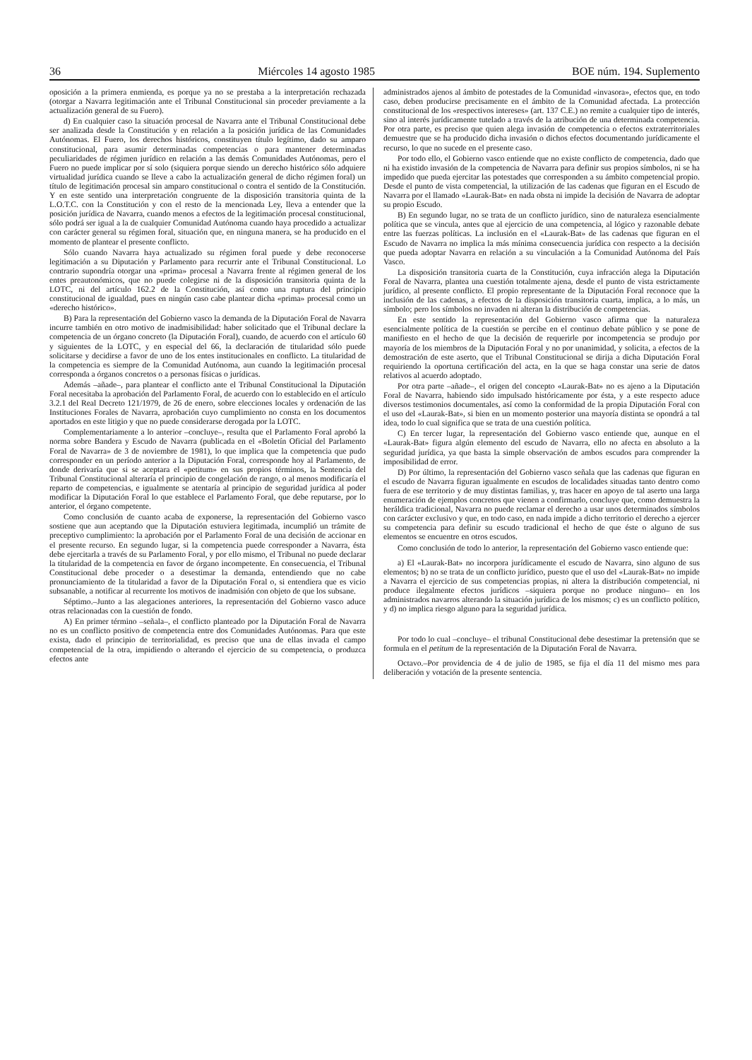36 Miércoles 14 agosto 1985 BOE núm. 194. Suplemento
oposición a la primera enmienda, es porque ya no se prestaba a la interpretación rechazada (otorgar a Navarra legitimación ante el Tribunal Constitucional sin proceder previamente a la actualización general de su Fuero).
d) En cualquier caso la situación procesal de Navarra ante el Tribunal Constitucional debe ser analizada desde la Constitución y en relación a la posición jurídica de las Comunidades Autónomas. El Fuero, los derechos históricos, constituyen título legítimo, dado su amparo constitucional, para asumir determinadas competencias o para mantener determinadas peculiaridades de régimen jurídico en relación a las demás Comunidades Autónomas, pero el Fuero no puede implicar por sí solo (siquiera porque siendo un derecho histórico sólo adquiere virtualidad jurídica cuando se lleve a cabo la actualización general de dicho régimen foral) un título de legitimación procesal sin amparo constitucional o contra el sentido de la Constitución. Y en este sentido una interpretación congruente de la disposición transitoria quinta de la L.O.T.C. con la Constitución y con el resto de la mencionada Ley, lleva a entender que la posición jurídica de Navarra, cuando menos a efectos de la legitimación procesal constitucional, sólo podrá ser igual a la de cualquier Comunidad Autónoma cuando haya procedido a actualizar con carácter general su régimen foral, situación que, en ninguna manera, se ha producido en el momento de plantear el presente conflicto.
Sólo cuando Navarra haya actualizado su régimen foral puede y debe reconocerse legitimación a su Diputación y Parlamento para recurrir ante el Tribunal Constitucional. Lo contrario supondría otorgar una «prima» procesal a Navarra frente al régimen general de los entes preautonómicos, que no puede colegirse ni de la disposición transitoria quinta de la LOTC, ni del artículo 162.2 de la Constitución, así como una ruptura del principio constitucional de igualdad, pues en ningún caso cabe plantear dicha «prima» procesal como un «derecho histórico».
B) Para la representación del Gobierno vasco la demanda de la Diputación Foral de Navarra incurre también en otro motivo de inadmisibilidad: haber solicitado que el Tribunal declare la competencia de un órgano concreto (la Diputación Foral), cuando, de acuerdo con el artículo 60 y siguientes de la LOTC, y en especial del 66, la declaración de titularidad sólo puede solicitarse y decidirse a favor de uno de los entes institucionales en conflicto. La titularidad de la competencia es siempre de la Comunidad Autónoma, aun cuando la legitimación procesal corresponda a órganos concretos o a personas físicas o jurídicas.
Además –añade–, para plantear el conflicto ante el Tribunal Constitucional la Diputación Foral necesitaba la aprobación del Parlamento Foral, de acuerdo con lo establecido en el artículo 3.2.1 del Real Decreto 121/1979, de 26 de enero, sobre elecciones locales y ordenación de las Instituciones Forales de Navarra, aprobación cuyo cumplimiento no consta en los documentos aportados en este litigio y que no puede considerarse derogada por la LOTC.
Complementariamente a lo anterior –concluye–, resulta que el Parlamento Foral aprobó la norma sobre Bandera y Escudo de Navarra (publicada en el «Boletín Oficial del Parlamento Foral de Navarra» de 3 de noviembre de 1981), lo que implica que la competencia que pudo corresponder en un período anterior a la Diputación Foral, corresponde hoy al Parlamento, de donde derivaría que si se aceptara el «petitum» en sus propios términos, la Sentencia del Tribunal Constitucional alteraría el principio de congelación de rango, o al menos modificaría el reparto de competencias, e igualmente se atentaría al principio de seguridad jurídica al poder modificar la Diputación Foral lo que establece el Parlamento Foral, que debe reputarse, por lo anterior, el órgano competente.
Como conclusión de cuanto acaba de exponerse, la representación del Gobierno vasco sostiene que aun aceptando que la Diputación estuviera legitimada, incumplió un trámite de preceptivo cumplimiento: la aprobación por el Parlamento Foral de una decisión de accionar en el presente recurso. En segundo lugar, si la competencia puede corresponder a Navarra, ésta debe ejercitarla a través de su Parlamento Foral, y por ello mismo, el Tribunal no puede declarar la titularidad de la competencia en favor de órgano incompetente. En consecuencia, el Tribunal Constitucional debe proceder o a desestimar la demanda, entendiendo que no cabe pronunciamiento de la titularidad a favor de la Diputación Foral o, si entendiera que es vicio subsanable, a notificar al recurrente los motivos de inadmisión con objeto de que los subsane.
Séptimo.–Junto a las alegaciones anteriores, la representación del Gobierno vasco aduce otras relacionadas con la cuestión de fondo.
A) En primer término –señala–, el conflicto planteado por la Diputación Foral de Navarra no es un conflicto positivo de competencia entre dos Comunidades Autónomas. Para que este exista, dado el principio de territorialidad, es preciso que una de ellas invada el campo competencial de la otra, impidiendo o alterando el ejercicio de su competencia, o produzca efectos ante
administrados ajenos al ámbito de potestades de la Comunidad «invasora», efectos que, en todo caso, deben producirse precisamente en el ámbito de la Comunidad afectada. La protección constitucional de los «respectivos intereses» (art. 137 C.E.) no remite a cualquier tipo de interés, sino al interés jurídicamente tutelado a través de la atribución de una determinada competencia. Por otra parte, es preciso que quien alega invasión de competencia o efectos extraterritoriales demuestre que se ha producido dicha invasión o dichos efectos documentando jurídicamente el recurso, lo que no sucede en el presente caso.
Por todo ello, el Gobierno vasco entiende que no existe conflicto de competencia, dado que ni ha existido invasión de la competencia de Navarra para definir sus propios símbolos, ni se ha impedido que pueda ejercitar las potestades que corresponden a su ámbito competencial propio. Desde el punto de vista competencial, la utilización de las cadenas que figuran en el Escudo de Navarra por el llamado «Laurak-Bat» en nada obsta ni impide la decisión de Navarra de adoptar su propio Escudo.
B) En segundo lugar, no se trata de un conflicto jurídico, sino de naturaleza esencialmente política que se vincula, antes que al ejercicio de una competencia, al lógico y razonable debate entre las fuerzas políticas. La inclusión en el «Laurak-Bat» de las cadenas que figuran en el Escudo de Navarra no implica la más mínima consecuencia jurídica con respecto a la decisión que pueda adoptar Navarra en relación a su vinculación a la Comunidad Autónoma del País Vasco.
La disposición transitoria cuarta de la Constitución, cuya infracción alega la Diputación Foral de Navarra, plantea una cuestión totalmente ajena, desde el punto de vista estrictamente jurídico, al presente conflicto. El propio representante de la Diputación Foral reconoce que la inclusión de las cadenas, a efectos de la disposición transitoria cuarta, implica, a lo más, un símbolo; pero los símbolos no invaden ni alteran la distribución de competencias.
En este sentido la representación del Gobierno vasco afirma que la naturaleza esencialmente política de la cuestión se percibe en el continuo debate público y se pone de manifiesto en el hecho de que la decisión de requerirle por incompetencia se produjo por mayoría de los miembros de la Diputación Foral y no por unanimidad, y solicita, a efectos de la demostración de este aserto, que el Tribunal Constitucional se dirija a dicha Diputación Foral requiriendo la oportuna certificación del acta, en la que se haga constar una serie de datos relativos al acuerdo adoptado.
Por otra parte –añade–, el origen del concepto «Laurak-Bat» no es ajeno a la Diputación Foral de Navarra, habiendo sido impulsado históricamente por ésta, y a este respecto aduce diversos testimonios documentales, así como la conformidad de la propia Diputación Foral con el uso del «Laurak-Bat», si bien en un momento posterior una mayoría distinta se opondrá a tal idea, todo lo cual significa que se trata de una cuestión política.
C) En tercer lugar, la representación del Gobierno vasco entiende que, aunque en el «Laurak-Bat» figura algún elemento del escudo de Navarra, ello no afecta en absoluto a la seguridad jurídica, ya que basta la simple observación de ambos escudos para comprender la imposibilidad de error.
D) Por último, la representación del Gobierno vasco señala que las cadenas que figuran en el escudo de Navarra figuran igualmente en escudos de localidades situadas tanto dentro como fuera de ese territorio y de muy distintas familias, y, tras hacer en apoyo de tal aserto una larga enumeración de ejemplos concretos que vienen a confirmarlo, concluye que, como demuestra la heráldica tradicional, Navarra no puede reclamar el derecho a usar unos determinados símbolos con carácter exclusivo y que, en todo caso, en nada impide a dicho territorio el derecho a ejercer su competencia para definir su escudo tradicional el hecho de que éste o alguno de sus elementos se encuentre en otros escudos.
Como conclusión de todo lo anterior, la representación del Gobierno vasco entiende que:
a) El «Laurak-Bat» no incorpora jurídicamente el escudo de Navarra, sino alguno de sus elementos; b) no se trata de un conflicto jurídico, puesto que el uso del «Laurak-Bat» no impide a Navarra el ejercicio de sus competencias propias, ni altera la distribución competencial, ni produce ilegalmente efectos jurídicos –siquiera porque no produce ninguno– en los administrados navarros alterando la situación jurídica de los mismos; c) es un conflicto político, y d) no implica riesgo alguno para la seguridad jurídica.
Por todo lo cual –concluye– el tribunal Constitucional debe desestimar la pretensión que se formula en el petitum de la representación de la Diputación Foral de Navarra.
Octavo.–Por providencia de 4 de julio de 1985, se fija el día 11 del mismo mes para deliberación y votación de la presente sentencia.